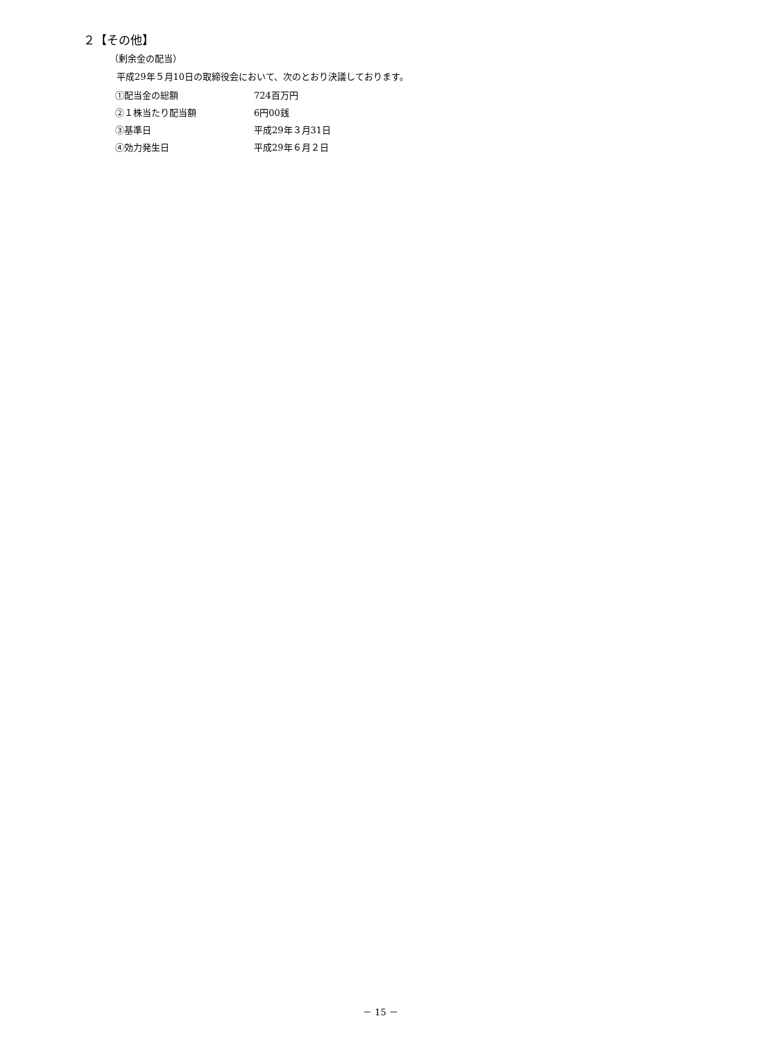２【その他】
（剰余金の配当）
平成29年５月10日の取締役会において、次のとおり決議しております。
| ①配当金の総額 | 724百万円 |
| ②１株当たり配当額 | 6円00銭 |
| ③基準日 | 平成29年３月31日 |
| ④効力発生日 | 平成29年６月２日 |
－ 15 －